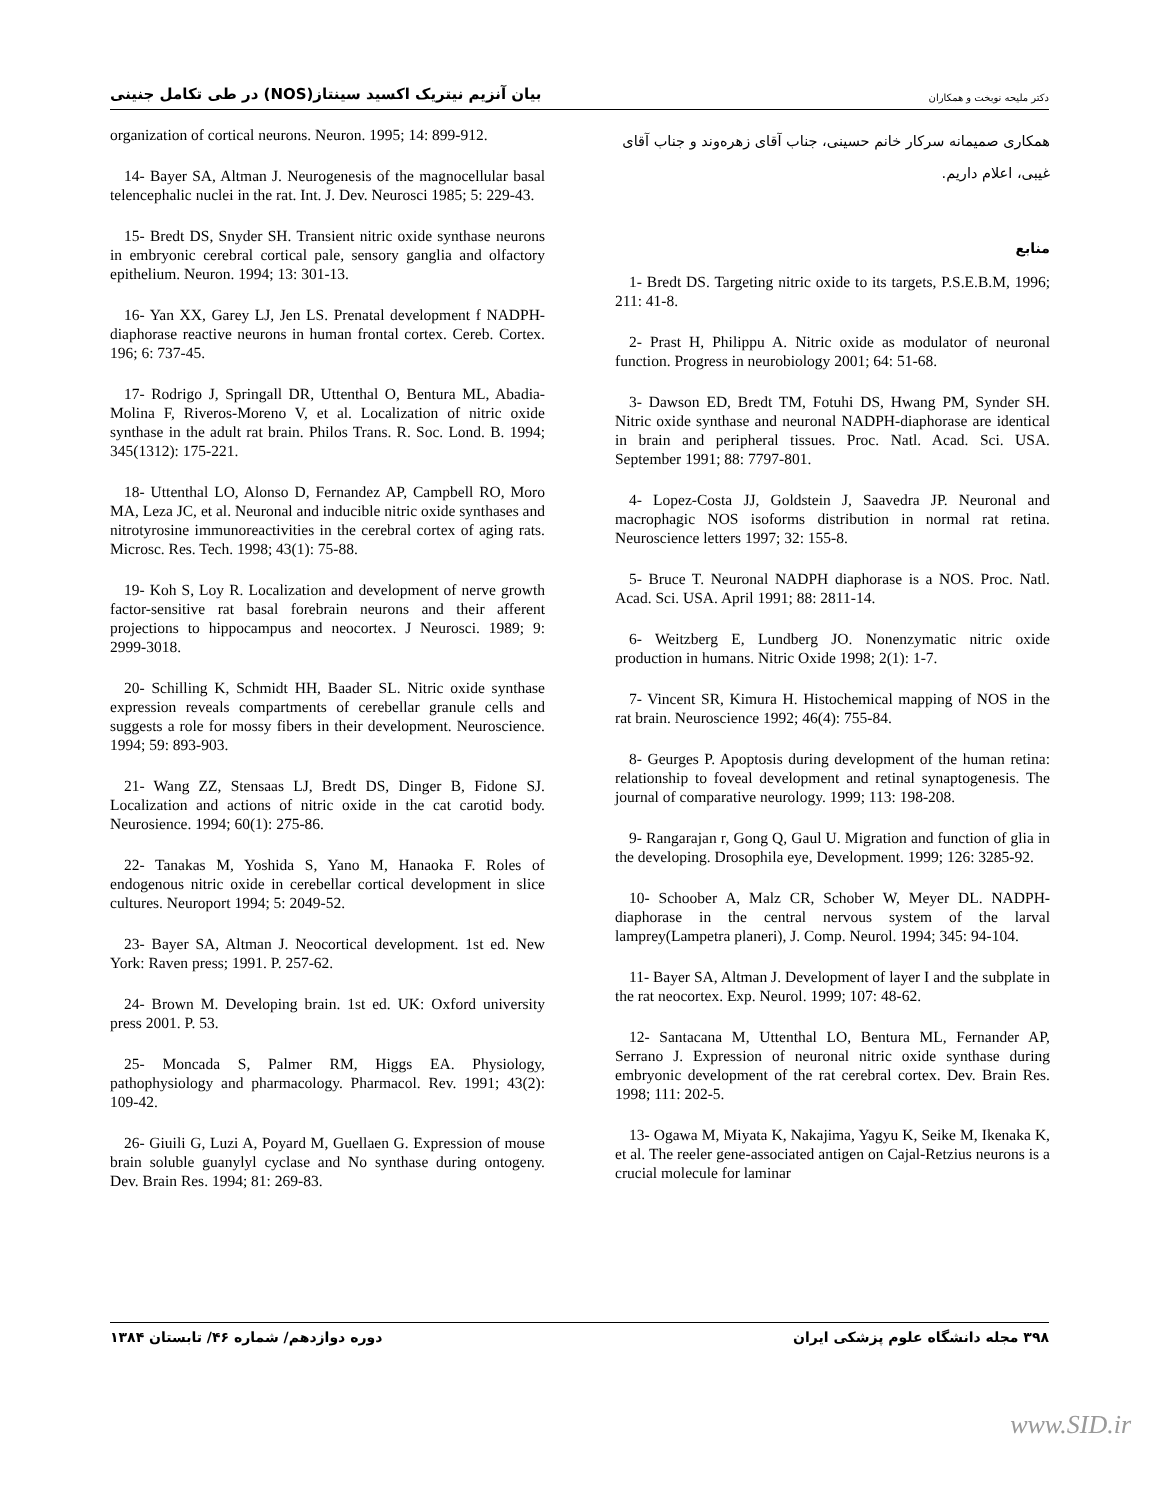بیان آنزیم نیتریک اکسید سینتاز(NOS) در طی تکامل جنینی
دکتر ملیحه نوبخت و همکاران
همکاری صمیمانه سرکار خانم حسینی، جناب آقای زهره‌وند و جناب آقای غیبی، اعلام داریم.
منابع
1- Bredt DS. Targeting nitric oxide to its targets, P.S.E.B.M, 1996; 211: 41-8.
2- Prast H, Philippu A. Nitric oxide as modulator of neuronal function. Progress in neurobiology 2001; 64: 51-68.
3- Dawson ED, Bredt TM, Fotuhi DS, Hwang PM, Synder SH. Nitric oxide synthase and neuronal NADPH-diaphorase are identical in brain and peripheral tissues. Proc. Natl. Acad. Sci. USA. September 1991; 88: 7797-801.
4- Lopez-Costa JJ, Goldstein J, Saavedra JP. Neuronal and macrophagic NOS isoforms distribution in normal rat retina. Neuroscience letters 1997; 32: 155-8.
5- Bruce T. Neuronal NADPH diaphorase is a NOS. Proc. Natl. Acad. Sci. USA. April 1991; 88: 2811-14.
6- Weitzberg E, Lundberg JO. Nonenzymatic nitric oxide production in humans. Nitric Oxide 1998; 2(1): 1-7.
7- Vincent SR, Kimura H. Histochemical mapping of NOS in the rat brain. Neuroscience 1992; 46(4): 755-84.
8- Geurges P. Apoptosis during development of the human retina: relationship to foveal development and retinal synaptogenesis. The journal of comparative neurology. 1999; 113: 198-208.
9- Rangarajan r, Gong Q, Gaul U. Migration and function of glia in the developing. Drosophila eye, Development. 1999; 126: 3285-92.
10- Schoober A, Malz CR, Schober W, Meyer DL. NADPH-diaphorase in the central nervous system of the larval lamprey(Lampetra planeri), J. Comp. Neurol. 1994; 345: 94-104.
11- Bayer SA, Altman J. Development of layer I and the subplate in the rat neocortex. Exp. Neurol. 1999; 107: 48-62.
12- Santacana M, Uttenthal LO, Bentura ML, Fernander AP, Serrano J. Expression of neuronal nitric oxide synthase during embryonic development of the rat cerebral cortex. Dev. Brain Res. 1998; 111: 202-5.
13- Ogawa M, Miyata K, Nakajima, Yagyu K, Seike M, Ikenaka K, et al. The reeler gene-associated antigen on Cajal-Retzius neurons is a crucial molecule for laminar
organization of cortical neurons. Neuron. 1995; 14: 899-912.
14- Bayer SA, Altman J. Neurogenesis of the magnocellular basal telencephalic nuclei in the rat. Int. J. Dev. Neurosci 1985; 5: 229-43.
15- Bredt DS, Snyder SH. Transient nitric oxide synthase neurons in embryonic cerebral cortical pale, sensory ganglia and olfactory epithelium. Neuron. 1994; 13: 301-13.
16- Yan XX, Garey LJ, Jen LS. Prenatal development f NADPH-diaphorase reactive neurons in human frontal cortex. Cereb. Cortex. 196; 6: 737-45.
17- Rodrigo J, Springall DR, Uttenthal O, Bentura ML, Abadia-Molina F, Riveros-Moreno V, et al. Localization of nitric oxide synthase in the adult rat brain. Philos Trans. R. Soc. Lond. B. 1994; 345(1312): 175-221.
18- Uttenthal LO, Alonso D, Fernandez AP, Campbell RO, Moro MA, Leza JC, et al. Neuronal and inducible nitric oxide synthases and nitrotyrosine immunoreactivities in the cerebral cortex of aging rats. Microsc. Res. Tech. 1998; 43(1): 75-88.
19- Koh S, Loy R. Localization and development of nerve growth factor-sensitive rat basal forebrain neurons and their afferent projections to hippocampus and neocortex. J Neurosci. 1989; 9: 2999-3018.
20- Schilling K, Schmidt HH, Baader SL. Nitric oxide synthase expression reveals compartments of cerebellar granule cells and suggests a role for mossy fibers in their development. Neuroscience. 1994; 59: 893-903.
21- Wang ZZ, Stensaas LJ, Bredt DS, Dinger B, Fidone SJ. Localization and actions of nitric oxide in the cat carotid body. Neurosience. 1994; 60(1): 275-86.
22- Tanakas M, Yoshida S, Yano M, Hanaoka F. Roles of endogenous nitric oxide in cerebellar cortical development in slice cultures. Neuroport 1994; 5: 2049-52.
23- Bayer SA, Altman J. Neocortical development. 1st ed. New York: Raven press; 1991. P. 257-62.
24- Brown M. Developing brain. 1st ed. UK: Oxford university press 2001. P. 53.
25- Moncada S, Palmer RM, Higgs EA. Physiology, pathophysiology and pharmacology. Pharmacol. Rev. 1991; 43(2): 109-42.
26- Giuili G, Luzi A, Poyard M, Guellaen G. Expression of mouse brain soluble guanylyl cyclase and No synthase during ontogeny. Dev. Brain Res. 1994; 81: 269-83.
۳۹۸ مجله دانشگاه علوم پزشکی ایران
دوره دوازدهم/ شماره ۴۶/ تابستان ۱۳۸۴
www.SID.ir